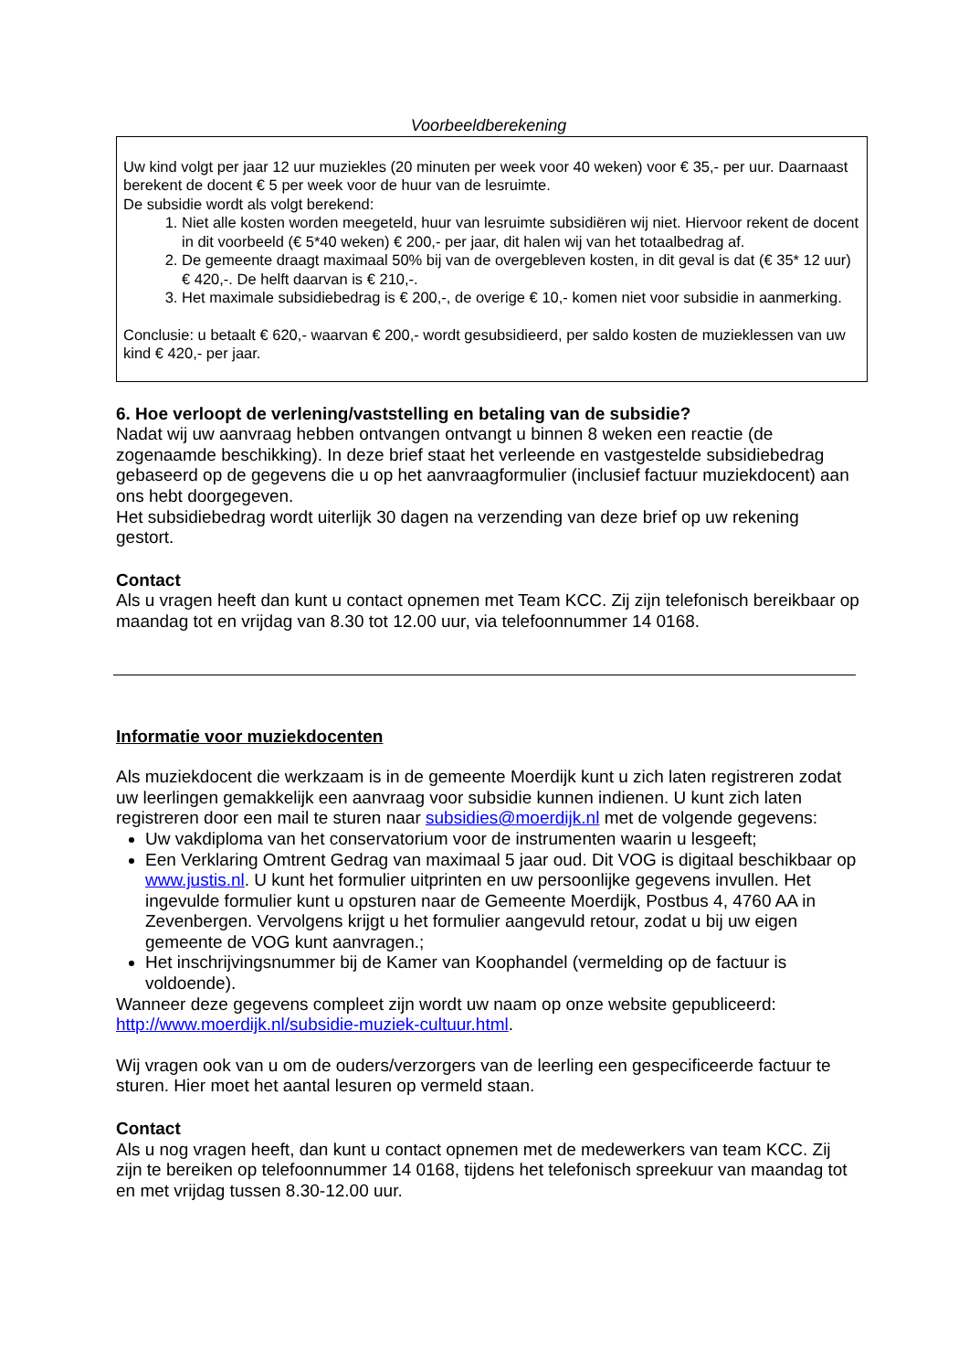Voorbeeldberekening
Uw kind volgt per jaar 12 uur muziekles (20 minuten per week voor 40 weken) voor € 35,- per uur. Daarnaast berekent de docent € 5 per week voor de huur van de lesruimte.
De subsidie wordt als volgt berekend:
1. Niet alle kosten worden meegeteld, huur van lesruimte subsidiëren wij niet. Hiervoor rekent de docent in dit voorbeeld (€ 5*40 weken) € 200,- per jaar, dit halen wij van het totaalbedrag af.
2. De gemeente draagt maximaal 50% bij van de overgebleven kosten, in dit geval is dat (€ 35* 12 uur) € 420,-. De helft daarvan is € 210,-.
3. Het maximale subsidiebedrag is € 200,-, de overige € 10,- komen niet voor subsidie in aanmerking.
Conclusie: u betaalt € 620,- waarvan € 200,- wordt gesubsidieerd, per saldo kosten de muzieklessen van uw kind € 420,- per jaar.
6. Hoe verloopt de verlening/vaststelling en betaling van de subsidie?
Nadat wij uw aanvraag hebben ontvangen ontvangt u binnen 8 weken een reactie (de zogenaamde beschikking). In deze brief staat het verleende en vastgestelde subsidiebedrag gebaseerd op de gegevens die u op het aanvraagformulier (inclusief factuur muziekdocent) aan ons hebt doorgegeven.
Het subsidiebedrag wordt uiterlijk 30 dagen na verzending van deze brief op uw rekening gestort.
Contact
Als u vragen heeft dan kunt u contact opnemen met Team KCC. Zij zijn telefonisch bereikbaar op maandag tot en vrijdag van 8.30 tot 12.00 uur, via telefoonnummer 14 0168.
Informatie voor muziekdocenten
Als muziekdocent die werkzaam is in de gemeente Moerdijk kunt u zich laten registreren zodat uw leerlingen gemakkelijk een aanvraag voor subsidie kunnen indienen. U kunt zich laten registreren door een mail te sturen naar subsidies@moerdijk.nl met de volgende gegevens:
Uw vakdiploma van het conservatorium voor de instrumenten waarin u lesgeeft;
Een Verklaring Omtrent Gedrag van maximaal 5 jaar oud. Dit VOG is digitaal beschikbaar op www.justis.nl. U kunt het formulier uitprinten en uw persoonlijke gegevens invullen. Het ingevulde formulier kunt u opsturen naar de Gemeente Moerdijk, Postbus 4, 4760 AA in Zevenbergen. Vervolgens krijgt u het formulier aangevuld retour, zodat u bij uw eigen gemeente de VOG kunt aanvragen.;
Het inschrijvingsnummer bij de Kamer van Koophandel (vermelding op de factuur is voldoende).
Wanneer deze gegevens compleet zijn wordt uw naam op onze website gepubliceerd: http://www.moerdijk.nl/subsidie-muziek-cultuur.html.
Wij vragen ook van u om de ouders/verzorgers van de leerling een gespecificeerde factuur te sturen. Hier moet het aantal lesuren op vermeld staan.
Contact
Als u nog vragen heeft, dan kunt u contact opnemen met de medewerkers van team KCC. Zij zijn te bereiken op telefoonnummer 14 0168, tijdens het telefonisch spreekuur van maandag tot en met vrijdag tussen 8.30-12.00 uur.